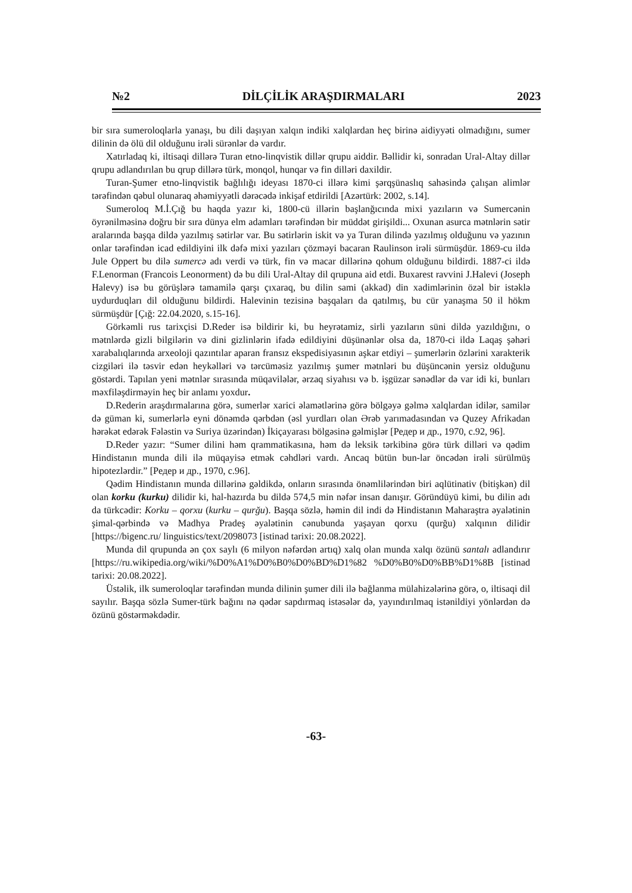№2 DİLÇİLİK ARAŞDIRMALARI 2023
bir sıra sumeroloqlarla yanaşı, bu dili daşıyan xalqın indiki xalqlardan heç birinə aidiyyəti olmadığını, sumer dilinin də ölü dil olduğunu irəli sürənlər də vardır.
Xatırladaq ki, iltisaqi dillərə Turan etno-linqvistik dillər qrupu aiddir. Bəllidir ki, sonradan Ural-Altay dillər qrupu adlandırılan bu qrup dillərə türk, monqol, hunqar və fin dilləri daxildir.
Turan-Şumer etno-linqvistik bağlılığı ideyası 1870-ci illərə kimi şərqşünaslıq sahəsində çalışan alimlər tərəfindən qəbul olunaraq əhəmiyyətli dərəcədə inkişaf etdirildi [Azərtürk: 2002, s.14].
Sumeroloq M.İ.Çığ bu haqda yazır ki, 1800-cü illərin başlanğıcında mixi yazıların və Sumercənin öyrənilməsinə doğru bir sıra dünya elm adamları tərəfindən bir müddət girişildi... Oxunan asurca mətnlərin sətir aralarında başqa dildə yazılmış sətirlər var. Bu sətirlərin iskit və ya Turan dilində yazılmış olduğunu və yazının onlar tərəfindən icad edildiyini ilk dəfə mixi yazıları çözməyi bacaran Raulinson irəli sürmüşdür. 1869-cu ildə Jule Oppert bu dilə sumercə adı verdi və türk, fin və macar dillərinə qohum olduğunu bildirdi. 1887-ci ildə F.Lenorman (Francois Leonorment) də bu dili Ural-Altay dil qrupuna aid etdi. Buxarest ravvini J.Halevi (Joseph Halevy) isə bu görüşlərə tamamilə qarşı çıxaraq, bu dilin sami (akkad) din xadimlərinin özəl bir istəklə uydurduqları dil olduğunu bildirdi. Halevinin tezisinə başqaları da qatılmış, bu cür yanaşma 50 il hökm sürmüşdür [Çığ: 22.04.2020, s.15-16].
Görkəmli rus tarixçisi D.Reder isə bildirir ki, bu heyrətamiz, sirli yazıların süni dildə yazıldığını, o mətnlərdə gizli bilgilərin və dini gizlinlərin ifadə edildiyini düşünənlər olsa da, 1870-ci ildə Laqaş şəhəri xarabalıqlarında arxeoloji qazıntılar aparan fransız ekspedisiyasının aşkar etdiyi – şumerlərin özlərini xarakterik cizgiləri ilə təsvir edən heykəlləri və tərcüməsiz yazılmış şumer mətnləri bu düşüncənin yersiz olduğunu göstərdi. Tapılan yeni mətnlər sırasında müqavilələr, ərzaq siyahısı və b. işgüzar sənədlər də var idi ki, bunları məxfiləşdirməyin heç bir anlamı yoxdur.
D.Rederin araşdırmalarına görə, sumerlər xarici əlamətlərinə görə bölgəyə gəlmə xalqlardan idilər, samilər də güman ki, sumerlərlə eyni dönəmdə qərbdən (əsl yurdları olan Ərəb yarımadasından və Quzey Afrikadan hərəkət edərək Fələstin və Suriya üzərindən) İkiçayarası bölgəsinə gəlmişlər [Редер и др., 1970, c.92, 96].
D.Reder yazır: “Sumer dilini həm qrammatikasına, həm də leksik tərkibinə görə türk dilləri və qədim Hindistanın munda dili ilə müqayisə etmək cəhdləri vardı. Ancaq bütün bun-lar öncədən irəli sürülmüş hipotezlərdir.” [Редер и др., 1970, c.96].
Qədim Hindistanın munda dillərinə gəldikdə, onların sırasında önəmlilərindən biri aqlütinativ (bitişkən) dil olan korku (kurku) dilidir ki, hal-hazırda bu dildə 574,5 min nəfər insan danışır. Göründüyü kimi, bu dilin adı da türkcədir: Korku – qorxu (kurku – qurğu). Başqa sözlə, həmin dil indi də Hindistanın Maharaştra əyalətinin şimal-qərbində və Madhya Pradeş əyalətinin cənubunda yaşayan qorxu (qurğu) xalqının dilidir [https://bigenc.ru/ linguistics/text/2098073 [istinad tarixi: 20.08.2022].
Munda dil qrupunda ən çox saylı (6 milyon nəfərdən artıq) xalq olan munda xalqı özünü santalı adlandırır [https://ru.wikipedia.org/wiki/%D0%A1%D0%B0%D0%BD%D1%82 %D0%B0%D0%BB%D1%8B [istinad tarixi: 20.08.2022].
Üstəlik, ilk sumeroloqlar tərəfindən munda dilinin şumer dili ilə bağlanma mülahizələrinə görə, o, iltisaqi dil sayılır. Başqa sözlə Sumer-türk bağını nə qədər sapdırmaq istəsələr də, yayındırılmaq istənildiyi yönlərdən də özünü göstərməkdədir.
-63-